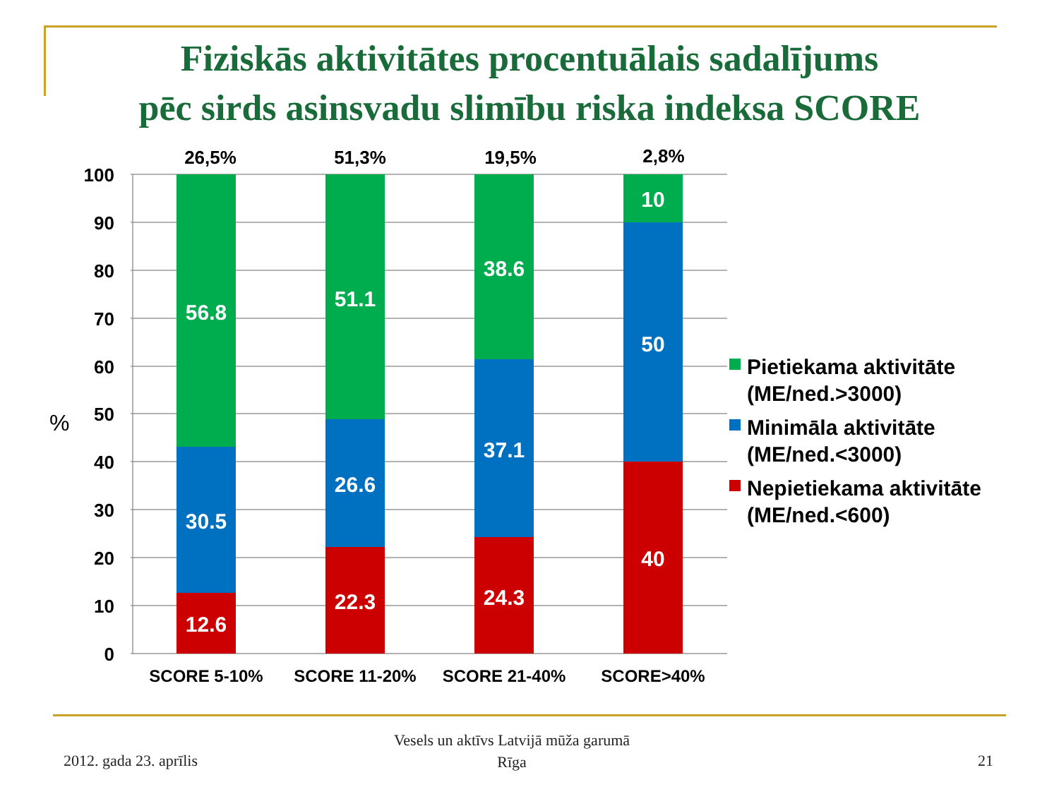Fiziskās aktivitātes procentuālais sadalījums
pēc sirds asinsvadu slimību riska indeksa SCORE
56.8
30.5
12.6
51.1
26.6
22.3
38.6
37.1
24.3
10
50
40
100
90
80
70
60
50
40
30
20
10
0
%
26,5%
51,3%
19,5%
2,8%
SCORE 5-10%
SCORE 11-20%
SCORE 21-40%
SCORE>40%
Pietiekama aktivitāte
(ME/ned.>3000)
Minimāla aktivitāte
(ME/ned.<3000)
Nepietiekama aktivitāte
(ME/ned.<600)
2012. gada 23. aprīlis
Vesels un aktīvs Latvijā mūža garumā
Rīga
21